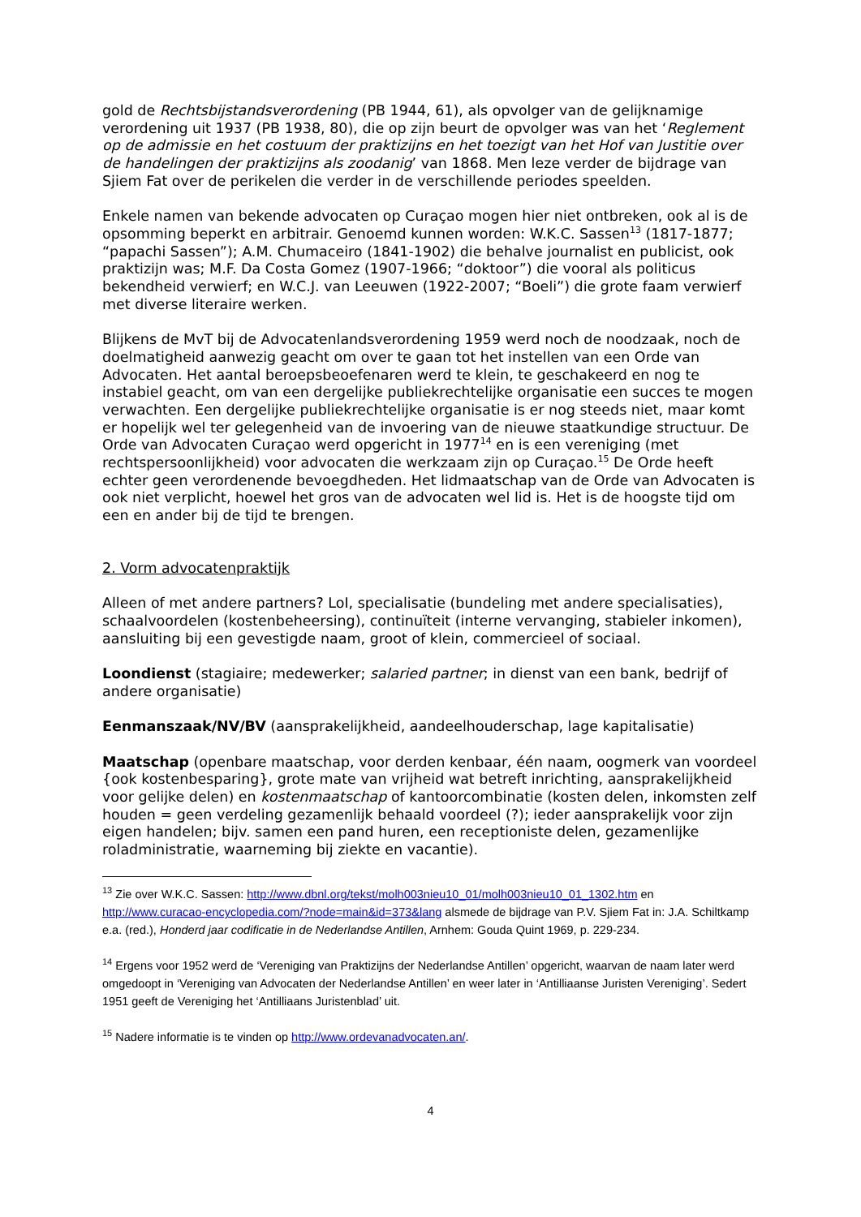gold de Rechtsbijstandsverordening (PB 1944, 61), als opvolger van de gelijknamige verordening uit 1937 (PB 1938, 80), die op zijn beurt de opvolger was van het ‘Reglement op de admissie en het costuum der praktizijns en het toezigt van het Hof van Justitie over de handelingen der praktizijns als zoodanig’ van 1868. Men leze verder de bijdrage van Sjiem Fat over de perikelen die verder in de verschillende periodes speelden.
Enkele namen van bekende advocaten op Curaçao mogen hier niet ontbreken, ook al is de opsomming beperkt en arbitrair. Genoemd kunnen worden: W.K.C. Sassen<sup>13</sup> (1817-1877; “papachi Sassen”); A.M. Chumaceiro (1841-1902) die behalve journalist en publicist, ook praktizijn was; M.F. Da Costa Gomez (1907-1966; “doktoor”) die vooral als politicus bekendheid verwierf; en W.C.J. van Leeuwen (1922-2007; “Boeli”) die grote faam verwierf met diverse literaire werken.
Blijkens de MvT bij de Advocatenlandsverordening 1959 werd noch de noodzaak, noch de doelmatigheid aanwezig geacht om over te gaan tot het instellen van een Orde van Advocaten. Het aantal beroepsbeoefenaren werd te klein, te geschakeerd en nog te instabiel geacht, om van een dergelijke publiekrechtelijke organisatie een succes te mogen verwachten. Een dergelijke publiekrechtelijke organisatie is er nog steeds niet, maar komt er hopelijk wel ter gelegenheid van de invoering van de nieuwe staatkundige structuur. De Orde van Advocaten Curaçao werd opgericht in 1977<sup>14</sup> en is een vereniging (met rechtspersoonlijkheid) voor advocaten die werkzaam zijn op Curaçao.<sup>15</sup> De Orde heeft echter geen verordenende bevoegdheden. Het lidmaatschap van de Orde van Advocaten is ook niet verplicht, hoewel het gros van de advocaten wel lid is. Het is de hoogste tijd om een en ander bij de tijd te brengen.
2. Vorm advocatenpraktijk
Alleen of met andere partners? LoI, specialisatie (bundeling met andere specialisaties), schaalvoordelen (kostenbeheersing), continuïteit (interne vervanging, stabieler inkomen), aansluiting bij een gevestigde naam, groot of klein, commercieel of sociaal.
Loondienst (stagiaire; medewerker; salaried partner; in dienst van een bank, bedrijf of andere organisatie)
Eenmanszaak/NV/BV (aansprakelijkheid, aandeelhouderschap, lage kapitalisatie)
Maatschap (openbare maatschap, voor derden kenbaar, één naam, oogmerk van voordeel {ook kostenbesparing}, grote mate van vrijheid wat betreft inrichting, aansprakelijkheid voor gelijke delen) en kostenmaatschap of kantoorcombinatie (kosten delen, inkomsten zelf houden = geen verdeling gezamenlijk behaald voordeel (?); ieder aansprakelijk voor zijn eigen handelen; bijv. samen een pand huren, een receptioniste delen, gezamenlijke roladministratie, waarneming bij ziekte en vacantie).
<sup>13</sup> Zie over W.K.C. Sassen: http://www.dbnl.org/tekst/molh003nieu10_01/molh003nieu10_01_1302.htm en http://www.curacao-encyclopedia.com/?node=main&id=373&lang alsmede de bijdrage van P.V. Sjiem Fat in: J.A. Schiltkamp e.a. (red.), Honderd jaar codificatie in de Nederlandse Antillen, Arnhem: Gouda Quint 1969, p. 229-234.
<sup>14</sup> Ergens voor 1952 werd de ‘Vereniging van Praktizijns der Nederlandse Antillen’ opgericht, waarvan de naam later werd omgedoopt in ‘Vereniging van Advocaten der Nederlandse Antillen’ en weer later in ‘Antilliaanse Juristen Vereniging’. Sedert 1951 geeft de Vereniging het ‘Antilliaans Juristenblad’ uit.
<sup>15</sup> Nadere informatie is te vinden op http://www.ordevanadvocaten.an/.
4